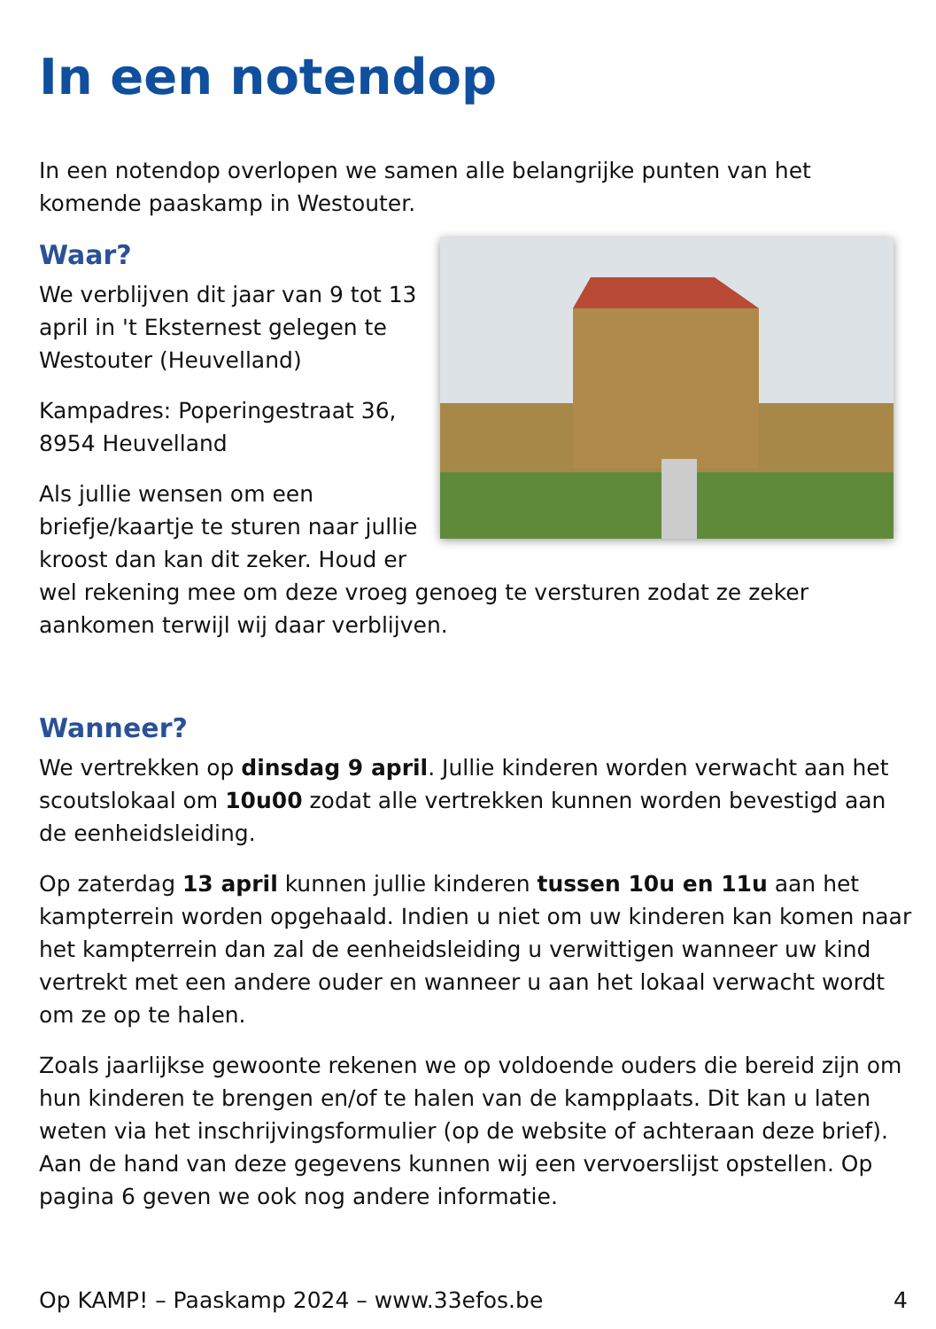In een notendop
In een notendop overlopen we samen alle belangrijke punten van het komende paaskamp in Westouter.
Waar?
We verblijven dit jaar van 9 tot 13 april in 't Eksternest gelegen te Westouter (Heuvelland)
Kampadres: Poperingestraat 36, 8954 Heuvelland
Als jullie wensen om een briefje/kaartje te sturen naar jullie kroost dan kan dit zeker. Houd er wel rekening mee om deze vroeg genoeg te versturen zodat ze zeker aankomen terwijl wij daar verblijven.
Wanneer?
We vertrekken op dinsdag 9 april. Jullie kinderen worden verwacht aan het scoutslokaal om 10u00 zodat alle vertrekken kunnen worden bevestigd aan de eenheidsleiding.
Op zaterdag 13 april kunnen jullie kinderen tussen 10u en 11u aan het kampterrein worden opgehaald. Indien u niet om uw kinderen kan komen naar het kampterrein dan zal de eenheidsleiding u verwittigen wanneer uw kind vertrekt met een andere ouder en wanneer u aan het lokaal verwacht wordt om ze op te halen.
Zoals jaarlijkse gewoonte rekenen we op voldoende ouders die bereid zijn om hun kinderen te brengen en/of te halen van de kampplaats. Dit kan u laten weten via het inschrijvingsformulier (op de website of achteraan deze brief). Aan de hand van deze gegevens kunnen wij een vervoerslijst opstellen. Op pagina 6 geven we ook nog andere informatie.
Op KAMP! – Paaskamp 2024 – www.33efos.be 4